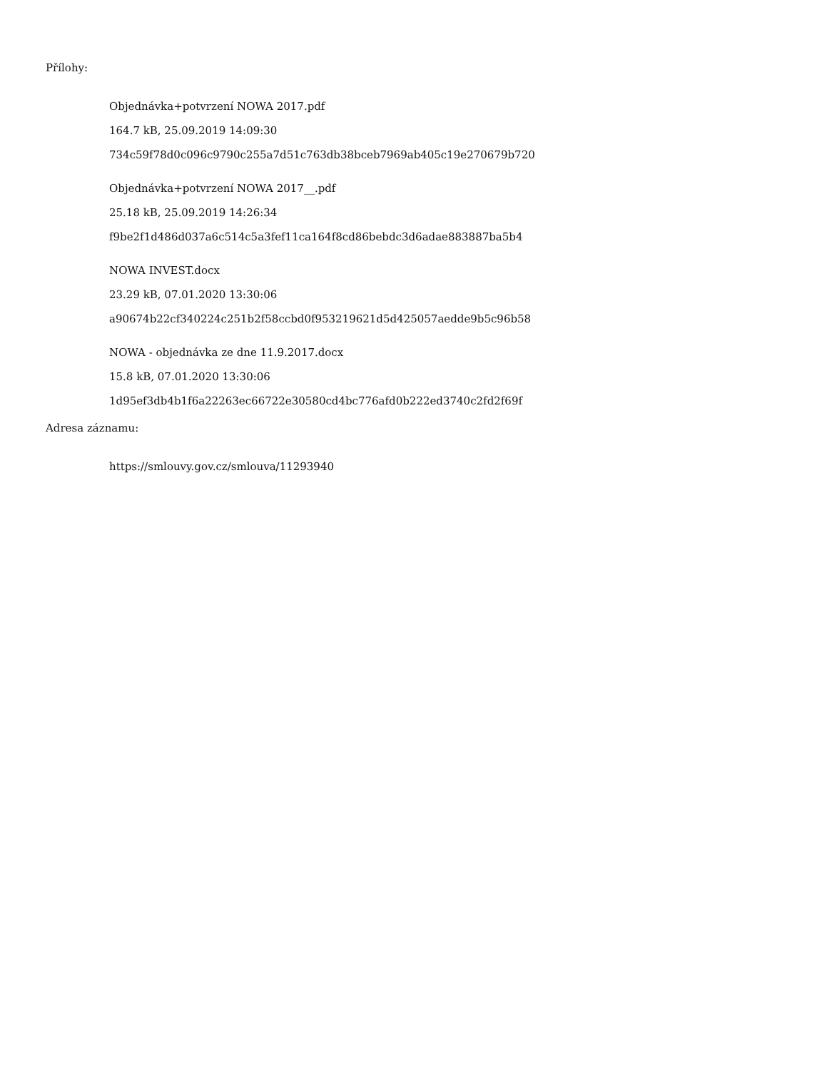Přílohy:
Objednávka+potvrzení NOWA 2017.pdf
164.7 kB, 25.09.2019 14:09:30
734c59f78d0c096c9790c255a7d51c763db38bceb7969ab405c19e270679b720
Objednávka+potvrzení NOWA 2017__.pdf
25.18 kB, 25.09.2019 14:26:34
f9be2f1d486d037a6c514c5a3fef11ca164f8cd86bebdc3d6adae883887ba5b4
NOWA INVEST.docx
23.29 kB, 07.01.2020 13:30:06
a90674b22cf340224c251b2f58ccbd0f953219621d5d425057aedde9b5c96b58
NOWA - objednávka ze dne 11.9.2017.docx
15.8 kB, 07.01.2020 13:30:06
1d95ef3db4b1f6a22263ec66722e30580cd4bc776afd0b222ed3740c2fd2f69f
Adresa záznamu:
https://smlouvy.gov.cz/smlouva/11293940